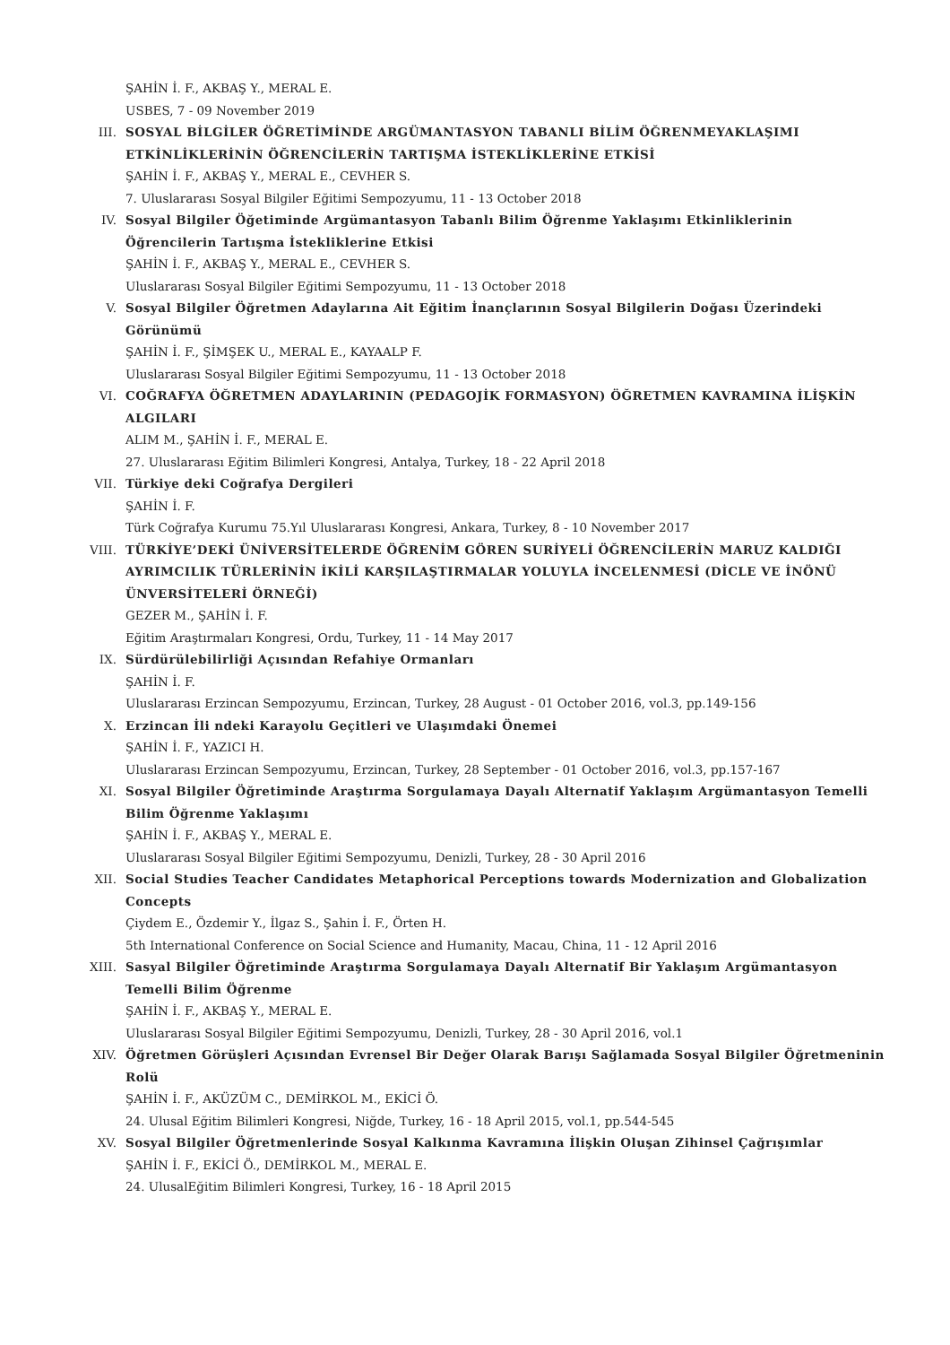ŞAHİN İ. F., AKBAŞ Y., MERAL E.
USBES, 7 - 09 November 2019
III. SOSYAL BİLGİLER ÖĞRETİMİNDE ARGÜMANTASYON TABANLI BİLİM ÖĞRENMEYAKLAŞIMI ETKİNLİKLERİNİN ÖĞRENCİLERİN TARTIŞMA İSTEKLİKLERİNE ETKİSİ
ŞAHİN İ. F., AKBAŞ Y., MERAL E., CEVHER S.
7. Uluslararası Sosyal Bilgiler Eğitimi Sempozyumu, 11 - 13 October 2018
IV. Sosyal Bilgiler Öğetiminde Argümantasyon Tabanlı Bilim Öğrenme Yaklaşımı Etkinliklerinin Öğrencilerin Tartışma İstekliklerine Etkisi
ŞAHİN İ. F., AKBAŞ Y., MERAL E., CEVHER S.
Uluslararası Sosyal Bilgiler Eğitimi Sempozyumu, 11 - 13 October 2018
V. Sosyal Bilgiler Öğretmen Adaylarına Ait Eğitim İnançlarının Sosyal Bilgilerin Doğası Üzerindeki Görünümü
ŞAHİN İ. F., ŞİMŞEK U., MERAL E., KAYAALP F.
Uluslararası Sosyal Bilgiler Eğitimi Sempozyumu, 11 - 13 October 2018
VI. COĞRAFYA ÖĞRETMEN ADAYLARININ (PEDAGOJİK FORMASYON) ÖĞRETMEN KAVRAMINA İLİŞKİN ALGILARI
ALIM M., ŞAHİN İ. F., MERAL E.
27. Uluslararası Eğitim Bilimleri Kongresi, Antalya, Turkey, 18 - 22 April 2018
VII. Türkiye deki Coğrafya Dergileri
ŞAHİN İ. F.
Türk Coğrafya Kurumu 75.Yıl Uluslararası Kongresi, Ankara, Turkey, 8 - 10 November 2017
VIII.
TÜRKİYE’DEKİ ÜNİVERSİTELERDE ÖĞRENİM GÖREN SURİYELİ ÖĞRENCİLERİN MARUZ KALDIĞI AYRIMCILIK TÜRLERİNİN İKİLİ KARŞILAŞTIRMALAR YOLUYLA İNCELENMESİ (DİCLE VE İNÖNÜ ÜNVERSİTELERİ ÖRNEĞİ)
GEZER M., ŞAHİN İ. F.
Eğitim Araştırmaları Kongresi, Ordu, Turkey, 11 - 14 May 2017
IX. Sürdürülebilirliği Açısından Refahiye Ormanları
ŞAHİN İ. F.
Uluslararası Erzincan Sempozyumu, Erzincan, Turkey, 28 August - 01 October 2016, vol.3, pp.149-156
X. Erzincan İli ndeki Karayolu Geçitleri ve Ulaşımdaki Önemei
ŞAHİN İ. F., YAZICI H.
Uluslararası Erzincan Sempozyumu, Erzincan, Turkey, 28 September - 01 October 2016, vol.3, pp.157-167
XI. Sosyal Bilgiler Öğretiminde Araştırma Sorgulamaya Dayalı Alternatif Yaklaşım Argümantasyon Temelli Bilim Öğrenme Yaklaşımı
ŞAHİN İ. F., AKBAŞ Y., MERAL E.
Uluslararası Sosyal Bilgiler Eğitimi Sempozyumu, Denizli, Turkey, 28 - 30 April 2016
XII. Social Studies Teacher Candidates Metaphorical Perceptions towards Modernization and Globalization Concepts
Çiydem E., Özdemir Y., İlgaz S., Şahin İ. F., Örten H.
5th International Conference on Social Science and Humanity, Macau, China, 11 - 12 April 2016
XIII.
Sasyal Bilgiler Öğretiminde Araştırma Sorgulamaya Dayalı Alternatif Bir Yaklaşım Argümantasyon Temelli Bilim Öğrenme
ŞAHİN İ. F., AKBAŞ Y., MERAL E.
Uluslararası Sosyal Bilgiler Eğitimi Sempozyumu, Denizli, Turkey, 28 - 30 April 2016, vol.1
XIV. Öğretmen Görüşleri Açısından Evrensel Bir Değer Olarak Barışı Sağlamada Sosyal Bilgiler Öğretmeninin Rolü
ŞAHİN İ. F., AKÜZÜM C., DEMİRKOL M., EKİCİ Ö.
24. Ulusal Eğitim Bilimleri Kongresi, Niğde, Turkey, 16 - 18 April 2015, vol.1, pp.544-545
XV. Sosyal Bilgiler Öğretmenlerinde Sosyal Kalkınma Kavramına İlişkin Oluşan Zihinsel Çağrışımlar
ŞAHİN İ. F., EKİCİ Ö., DEMİRKOL M., MERAL E.
24. UlusalEğitim Bilimleri Kongresi, Turkey, 16 - 18 April 2015